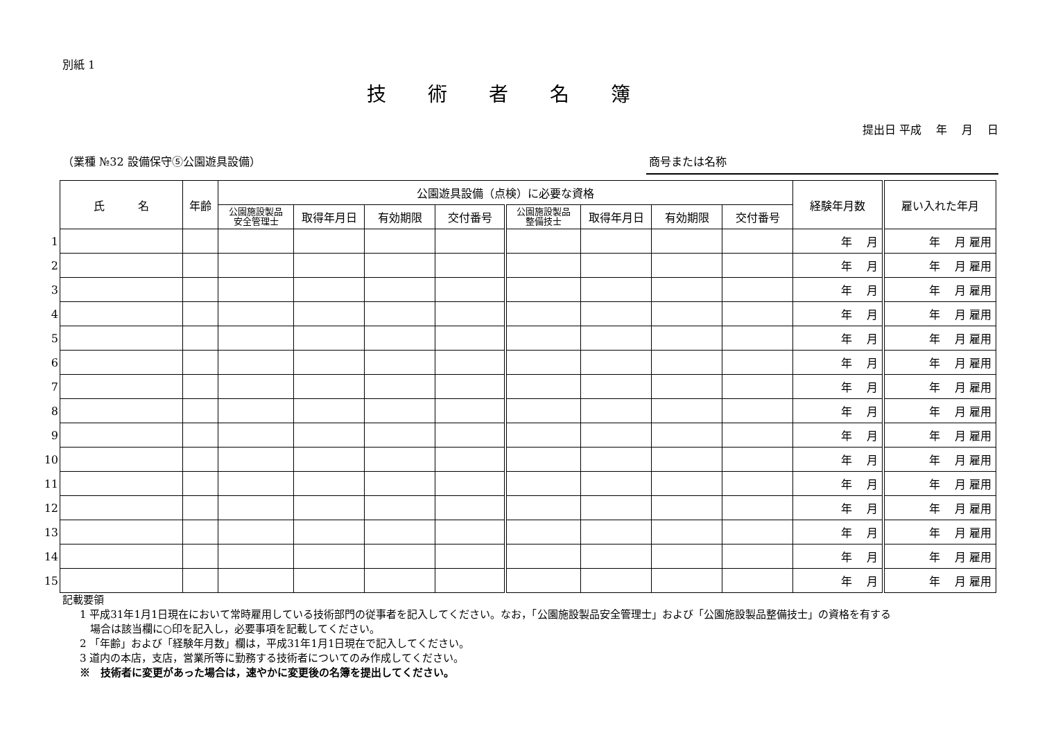別紙 1
技術者名簿
提出日 平成　 年　 月　 日
（業種 №32 設備保守⑤公園遊具設備） 商号または名称
| | 氏 名 | 年齢 | 公園遊具設備（点検）に必要な資格 | | | | | | | | 経験年月数 | 雇い入れた年月 |
| | | | 公園施設製品 安全管理士 | 取得年月日 | 有効期限 | 交付番号 | 公園施設製品 整備技士 | 取得年月日 | 有効期限 | 交付番号 | | |
| 1 | | | | | | | | | | | 年 月 | 年 月 雇用 |
| 2 | | | | | | | | | | | 年 月 | 年 月 雇用 |
| 3 | | | | | | | | | | | 年 月 | 年 月 雇用 |
| 4 | | | | | | | | | | | 年 月 | 年 月 雇用 |
| 5 | | | | | | | | | | | 年 月 | 年 月 雇用 |
| 6 | | | | | | | | | | | 年 月 | 年 月 雇用 |
| 7 | | | | | | | | | | | 年 月 | 年 月 雇用 |
| 8 | | | | | | | | | | | 年 月 | 年 月 雇用 |
| 9 | | | | | | | | | | | 年 月 | 年 月 雇用 |
| 10 | | | | | | | | | | | 年 月 | 年 月 雇用 |
| 11 | | | | | | | | | | | 年 月 | 年 月 雇用 |
| 12 | | | | | | | | | | | 年 月 | 年 月 雇用 |
| 13 | | | | | | | | | | | 年 月 | 年 月 雇用 |
| 14 | | | | | | | | | | | 年 月 | 年 月 雇用 |
| 15 | | | | | | | | | | | 年 月 | 年 月 雇用 |
記載要領
1 平成31年1月1日現在において常時雇用している技術部門の従事者を記入してください。なお，「公園施設製品安全管理士」および「公園施設製品整備技士」の資格を有する
　場合は該当欄に○印を記入し，必要事項を記載してください。
2 「年齢」および「経験年月数」欄は，平成31年1月1日現在で記入してください。
3 道内の本店，支店，営業所等に勤務する技術者についてのみ作成してください。
※　技術者に変更があった場合は，速やかに変更後の名簿を提出してください。